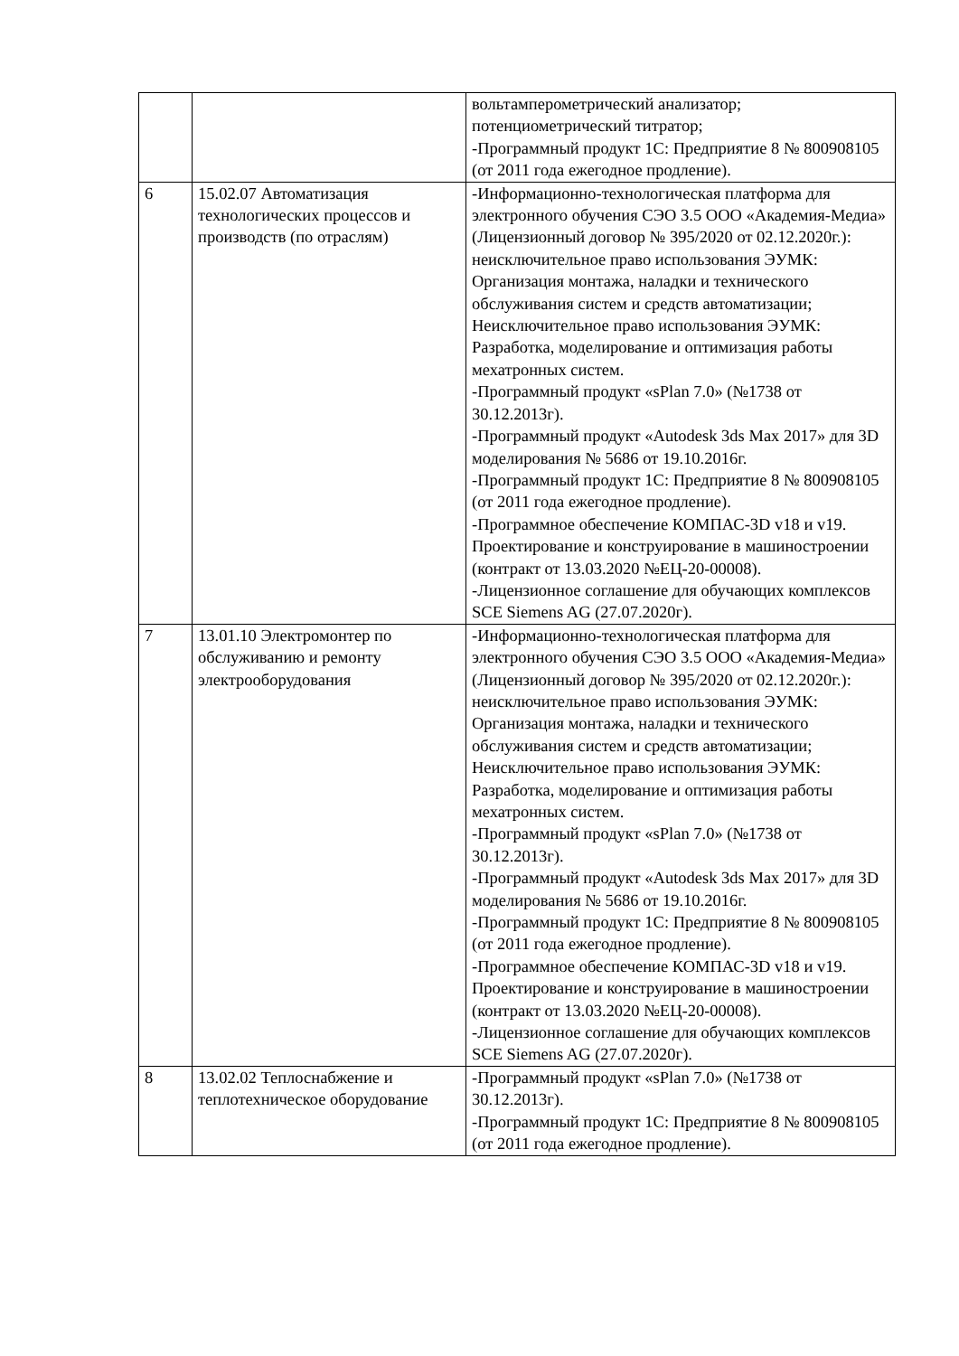| | | вольтамперометрический анализатор; потенциометрический титратор; -Программный продукт 1С: Предприятие 8 № 800908105 (от 2011 года ежегодное продление). |
| 6 | 15.02.07 Автоматизация технологических процессов и производств (по отраслям) | -Информационно-технологическая платформа для электронного обучения СЭО 3.5 ООО «Академия-Медиа» (Лицензионный договор № 395/2020 от 02.12.2020г.): неисключительное право использования ЭУМК: Организация монтажа, наладки и технического обслуживания систем и средств автоматизации; Неисключительное право использования ЭУМК: Разработка, моделирование и оптимизация работы мехатронных систем. -Программный продукт «sPlan 7.0» (№1738 от 30.12.2013г). -Программный продукт «Autodesk 3ds Max 2017» для 3D моделирования № 5686 от 19.10.2016г. -Программный продукт 1С: Предприятие 8 № 800908105 (от 2011 года ежегодное продление). -Программное обеспечение КОМПАС-3D v18 и v19. Проектирование и конструирование в машиностроении (контракт от 13.03.2020 №ЕЦ-20-00008). -Лицензионное соглашение для обучающих комплексов SCE Siemens AG (27.07.2020г). |
| 7 | 13.01.10 Электромонтер по обслуживанию и ремонту электрооборудования | -Информационно-технологическая платформа для электронного обучения СЭО 3.5 ООО «Академия-Медиа» (Лицензионный договор № 395/2020 от 02.12.2020г.): неисключительное право использования ЭУМК: Организация монтажа, наладки и технического обслуживания систем и средств автоматизации; Неисключительное право использования ЭУМК: Разработка, моделирование и оптимизация работы мехатронных систем. -Программный продукт «sPlan 7.0» (№1738 от 30.12.2013г). -Программный продукт «Autodesk 3ds Max 2017» для 3D моделирования № 5686 от 19.10.2016г. -Программный продукт 1С: Предприятие 8 № 800908105 (от 2011 года ежегодное продление). -Программное обеспечение КОМПАС-3D v18 и v19. Проектирование и конструирование в машиностроении (контракт от 13.03.2020 №ЕЦ-20-00008). -Лицензионное соглашение для обучающих комплексов SCE Siemens AG (27.07.2020г). |
| 8 | 13.02.02 Теплоснабжение и теплотехническое оборудование | -Программный продукт «sPlan 7.0» (№1738 от 30.12.2013г). -Программный продукт 1С: Предприятие 8 № 800908105 (от 2011 года ежегодное продление). |